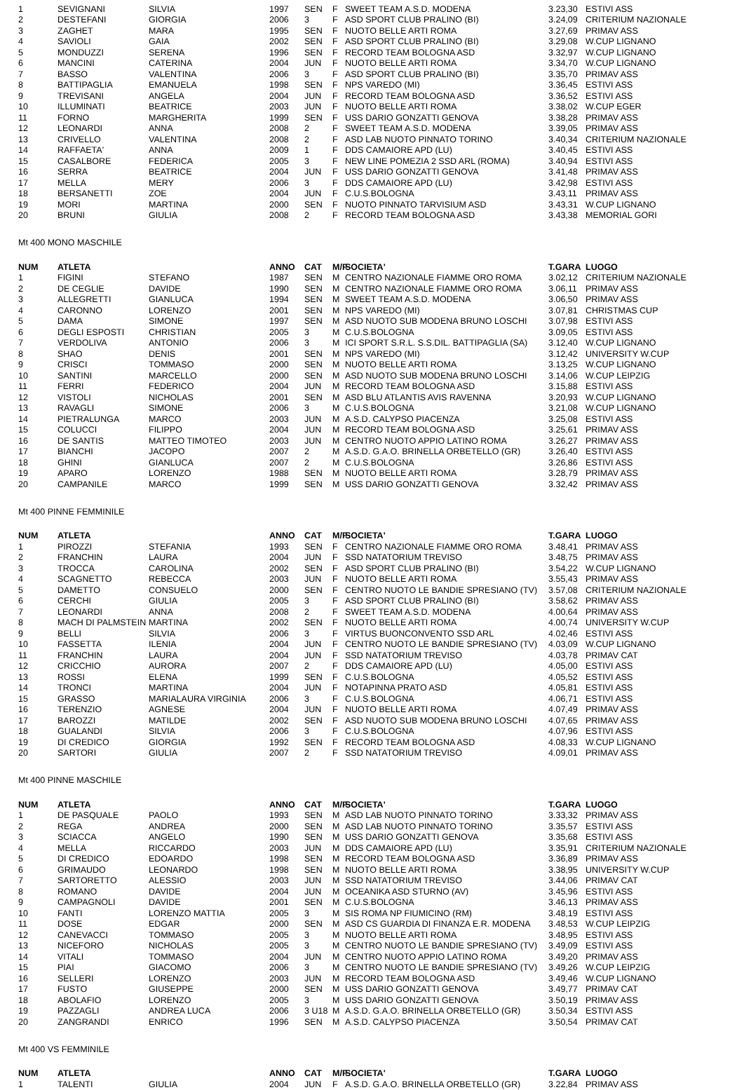| 1 | SEVIGNANI | SILVIA | 1997 | SEN | F | SWEET TEAM A.S.D. MODENA | 3.23,30 | ESTIVI ASS |
| 2 | DESTEFANI | GIORGIA | 2006 | 3 | F | ASD SPORT CLUB PRALINO (BI) | 3.24,09 | CRITERIUM NAZIONALE |
| 3 | ZAGHET | MARA | 1995 | SEN | F | NUOTO BELLE ARTI ROMA | 3.27,69 | PRIMAV ASS |
| 4 | SAVIOLI | GAIA | 2002 | SEN | F | ASD SPORT CLUB PRALINO (BI) | 3.29,08 | W.CUP LIGNANO |
| 5 | MONDUZZI | SERENA | 1996 | SEN | F | RECORD TEAM BOLOGNA ASD | 3.32,97 | W.CUP LIGNANO |
| 6 | MANCINI | CATERINA | 2004 | JUN | F | NUOTO BELLE ARTI ROMA | 3.34,70 | W.CUP LIGNANO |
| 7 | BASSO | VALENTINA | 2006 | 3 | F | ASD SPORT CLUB PRALINO (BI) | 3.35,70 | PRIMAV ASS |
| 8 | BATTIPAGLIA | EMANUELA | 1998 | SEN | F | NPS VAREDO (MI) | 3.36,45 | ESTIVI ASS |
| 9 | TREVISANI | ANGELA | 2004 | JUN | F | RECORD TEAM BOLOGNA ASD | 3.36,52 | ESTIVI ASS |
| 10 | ILLUMINATI | BEATRICE | 2003 | JUN | F | NUOTO BELLE ARTI ROMA | 3.38,02 | W.CUP EGER |
| 11 | FORNO | MARGHERITA | 1999 | SEN | F | USS DARIO GONZATTI GENOVA | 3.38,28 | PRIMAV ASS |
| 12 | LEONARDI | ANNA | 2008 | 2 | F | SWEET TEAM A.S.D. MODENA | 3.39,05 | PRIMAV ASS |
| 13 | CRIVELLO | VALENTINA | 2008 | 2 | F | ASD LAB NUOTO PINNATO TORINO | 3.40,34 | CRITERIUM NAZIONALE |
| 14 | RAFFAETA' | ANNA | 2009 | 1 | F | DDS CAMAIORE APD (LU) | 3.40,45 | ESTIVI ASS |
| 15 | CASALBORE | FEDERICA | 2005 | 3 | F | NEW LINE POMEZIA 2 SSD ARL (ROMA) | 3.40,94 | ESTIVI ASS |
| 16 | SERRA | BEATRICE | 2004 | JUN | F | USS DARIO GONZATTI GENOVA | 3.41,48 | PRIMAV ASS |
| 17 | MELLA | MERY | 2006 | 3 | F | DDS CAMAIORE APD (LU) | 3.42,98 | ESTIVI ASS |
| 18 | BERSANETTI | ZOE | 2004 | JUN | F | C.U.S.BOLOGNA | 3.43,11 | PRIMAV ASS |
| 19 | MORI | MARTINA | 2000 | SEN | F | NUOTO PINNATO TARVISIUM ASD | 3.43,31 | W.CUP LIGNANO |
| 20 | BRUNI | GIULIA | 2008 | 2 | F | RECORD TEAM BOLOGNA ASD | 3.43,38 | MEMORIAL GORI |
Mt 400 MONO MASCHILE
| NUM | ATLETA | | ANNO | CAT | M/F | SOCIETA' | T.GARA | LUOGO |
| --- | --- | --- | --- | --- | --- | --- | --- | --- |
| 1 | FIGINI | STEFANO | 1987 | SEN | M | CENTRO NAZIONALE FIAMME ORO ROMA | 3.02,12 | CRITERIUM NAZIONALE |
| 2 | DE CEGLIE | DAVIDE | 1990 | SEN | M | CENTRO NAZIONALE FIAMME ORO ROMA | 3.06,11 | PRIMAV ASS |
| 3 | ALLEGRETTI | GIANLUCA | 1994 | SEN | M | SWEET TEAM A.S.D. MODENA | 3.06,50 | PRIMAV ASS |
| 4 | CARONNO | LORENZO | 2001 | SEN | M | NPS VAREDO (MI) | 3.07,81 | CHRISTMAS CUP |
| 5 | DAMA | SIMONE | 1997 | SEN | M | ASD NUOTO SUB MODENA BRUNO LOSCHI | 3.07,98 | ESTIVI ASS |
| 6 | DEGLI ESPOSTI | CHRISTIAN | 2005 | 3 | M | C.U.S.BOLOGNA | 3.09,05 | ESTIVI ASS |
| 7 | VERDOLIVA | ANTONIO | 2006 | 3 | M | ICI SPORT S.R.L. S.S.DIL. BATTIPAGLIA (SA) | 3.12,40 | W.CUP LIGNANO |
| 8 | SHAO | DENIS | 2001 | SEN | M | NPS VAREDO (MI) | 3.12,42 | UNIVERSITY W.CUP |
| 9 | CRISCI | TOMMASO | 2000 | SEN | M | NUOTO BELLE ARTI ROMA | 3.13,25 | W.CUP LIGNANO |
| 10 | SANTINI | MARCELLO | 2000 | SEN | M | ASD NUOTO SUB MODENA BRUNO LOSCHI | 3.14,06 | W.CUP LEIPZIG |
| 11 | FERRI | FEDERICO | 2004 | JUN | M | RECORD TEAM BOLOGNA ASD | 3.15,88 | ESTIVI ASS |
| 12 | VISTOLI | NICHOLAS | 2001 | SEN | M | ASD BLU ATLANTIS AVIS RAVENNA | 3.20,93 | W.CUP LIGNANO |
| 13 | RAVAGLI | SIMONE | 2006 | 3 | M | C.U.S.BOLOGNA | 3.21,08 | W.CUP LIGNANO |
| 14 | PIETRALUNGA | MARCO | 2003 | JUN | M | A.S.D. CALYPSO PIACENZA | 3.25,08 | ESTIVI ASS |
| 15 | COLUCCI | FILIPPO | 2004 | JUN | M | RECORD TEAM BOLOGNA ASD | 3.25,61 | PRIMAV ASS |
| 16 | DE SANTIS | MATTEO TIMOTEO | 2003 | JUN | M | CENTRO NUOTO APPIO LATINO ROMA | 3.26,27 | PRIMAV ASS |
| 17 | BIANCHI | JACOPO | 2007 | 2 | M | A.S.D. G.A.O. BRINELLA ORBETELLO (GR) | 3.26,40 | ESTIVI ASS |
| 18 | GHINI | GIANLUCA | 2007 | 2 | M | C.U.S.BOLOGNA | 3.26,86 | ESTIVI ASS |
| 19 | APARO | LORENZO | 1988 | SEN | M | NUOTO BELLE ARTI ROMA | 3.28,79 | PRIMAV ASS |
| 20 | CAMPANILE | MARCO | 1999 | SEN | M | USS DARIO GONZATTI GENOVA | 3.32,42 | PRIMAV ASS |
Mt 400 PINNE FEMMINILE
| NUM | ATLETA | | ANNO | CAT | M/F | SOCIETA' | T.GARA | LUOGO |
| --- | --- | --- | --- | --- | --- | --- | --- | --- |
| 1 | PIROZZI | STEFANIA | 1993 | SEN | F | CENTRO NAZIONALE FIAMME ORO ROMA | 3.48,41 | PRIMAV ASS |
| 2 | FRANCHIN | LAURA | 2004 | JUN | F | SSD NATATORIUM TREVISO | 3.48,75 | PRIMAV ASS |
| 3 | TROCCA | CAROLINA | 2002 | SEN | F | ASD SPORT CLUB PRALINO (BI) | 3.54,22 | W.CUP LIGNANO |
| 4 | SCAGNETTO | REBECCA | 2003 | JUN | F | NUOTO BELLE ARTI ROMA | 3.55,43 | PRIMAV ASS |
| 5 | DAMETTO | CONSUELO | 2000 | SEN | F | CENTRO NUOTO LE BANDIE SPRESIANO (TV) | 3.57,08 | CRITERIUM NAZIONALE |
| 6 | CERCHI | GIULIA | 2005 | 3 | F | ASD SPORT CLUB PRALINO (BI) | 3.58,62 | PRIMAV ASS |
| 7 | LEONARDI | ANNA | 2008 | 2 | F | SWEET TEAM A.S.D. MODENA | 4.00,64 | PRIMAV ASS |
| 8 | MACH DI PALMSTEIN | MARTINA | 2002 | SEN | F | NUOTO BELLE ARTI ROMA | 4.00,74 | UNIVERSITY W.CUP |
| 9 | BELLI | SILVIA | 2006 | 3 | F | VIRTUS BUONCONVENTO SSD ARL | 4.02,46 | ESTIVI ASS |
| 10 | FASSETTA | ILENIA | 2004 | JUN | F | CENTRO NUOTO LE BANDIE SPRESIANO (TV) | 4.03,09 | W.CUP LIGNANO |
| 11 | FRANCHIN | LAURA | 2004 | JUN | F | SSD NATATORIUM TREVISO | 4.03,78 | PRIMAV CAT |
| 12 | CRICCHIO | AURORA | 2007 | 2 | F | DDS CAMAIORE APD (LU) | 4.05,00 | ESTIVI ASS |
| 13 | ROSSI | ELENA | 1999 | SEN | F | C.U.S.BOLOGNA | 4.05,52 | ESTIVI ASS |
| 14 | TRONCI | MARTINA | 2004 | JUN | F | NOTAPINNA PRATO ASD | 4.05,81 | ESTIVI ASS |
| 15 | GRASSO | MARIALAURA VIRGINIA | 2006 | 3 | F | C.U.S.BOLOGNA | 4.06,71 | ESTIVI ASS |
| 16 | TERENZIO | AGNESE | 2004 | JUN | F | NUOTO BELLE ARTI ROMA | 4.07,49 | PRIMAV ASS |
| 17 | BAROZZI | MATILDE | 2002 | SEN | F | ASD NUOTO SUB MODENA BRUNO LOSCHI | 4.07,65 | PRIMAV ASS |
| 18 | GUALANDI | SILVIA | 2006 | 3 | F | C.U.S.BOLOGNA | 4.07,96 | ESTIVI ASS |
| 19 | DI CREDICO | GIORGIA | 1992 | SEN | F | RECORD TEAM BOLOGNA ASD | 4.08,33 | W.CUP LIGNANO |
| 20 | SARTORI | GIULIA | 2007 | 2 | F | SSD NATATORIUM TREVISO | 4.09,01 | PRIMAV ASS |
Mt 400 PINNE MASCHILE
| NUM | ATLETA | | ANNO | CAT | M/F | SOCIETA' | T.GARA | LUOGO |
| --- | --- | --- | --- | --- | --- | --- | --- | --- |
| 1 | DE PASQUALE | PAOLO | 1993 | SEN | M | ASD LAB NUOTO PINNATO TORINO | 3.33,32 | PRIMAV ASS |
| 2 | REGA | ANDREA | 2000 | SEN | M | ASD LAB NUOTO PINNATO TORINO | 3.35,57 | ESTIVI ASS |
| 3 | SCIACCA | ANGELO | 1990 | SEN | M | USS DARIO GONZATTI GENOVA | 3.35,68 | ESTIVI ASS |
| 4 | MELLA | RICCARDO | 2003 | JUN | M | DDS CAMAIORE APD (LU) | 3.35,91 | CRITERIUM NAZIONALE |
| 5 | DI CREDICO | EDOARDO | 1998 | SEN | M | RECORD TEAM BOLOGNA ASD | 3.36,89 | PRIMAV ASS |
| 6 | GRIMAUDO | LEONARDO | 1998 | SEN | M | NUOTO BELLE ARTI ROMA | 3.38,95 | UNIVERSITY W.CUP |
| 7 | SARTORETTO | ALESSIO | 2003 | JUN | M | SSD NATATORIUM TREVISO | 3.44,06 | PRIMAV CAT |
| 8 | ROMANO | DAVIDE | 2004 | JUN | M | OCEANIKA ASD STURNO (AV) | 3.45,96 | ESTIVI ASS |
| 9 | CAMPAGNOLI | DAVIDE | 2001 | SEN | M | C.U.S.BOLOGNA | 3.46,13 | PRIMAV ASS |
| 10 | FANTI | LORENZO MATTIA | 2005 | 3 | M | SIS ROMA NP FIUMICINO (RM) | 3.48,19 | ESTIVI ASS |
| 11 | DOSE | EDGAR | 2000 | SEN | M | ASD CS GUARDIA DI FINANZA E.R. MODENA | 3.48,53 | W.CUP LEIPZIG |
| 12 | CANEVACCI | TOMMASO | 2005 | 3 | M | NUOTO BELLE ARTI ROMA | 3.48,95 | ESTIVI ASS |
| 13 | NICEFORO | NICHOLAS | 2005 | 3 | M | CENTRO NUOTO LE BANDIE SPRESIANO (TV) | 3.49,09 | ESTIVI ASS |
| 14 | VITALI | TOMMASO | 2004 | JUN | M | CENTRO NUOTO APPIO LATINO ROMA | 3.49,20 | PRIMAV ASS |
| 15 | PIAI | GIACOMO | 2006 | 3 | M | CENTRO NUOTO LE BANDIE SPRESIANO (TV) | 3.49,26 | W.CUP LEIPZIG |
| 16 | SELLERI | LORENZO | 2003 | JUN | M | RECORD TEAM BOLOGNA ASD | 3.49,46 | W.CUP LIGNANO |
| 17 | FUSTO | GIUSEPPE | 2000 | SEN | M | USS DARIO GONZATTI GENOVA | 3.49,77 | PRIMAV CAT |
| 18 | ABOLAFIO | LORENZO | 2005 | 3 | M | USS DARIO GONZATTI GENOVA | 3.50,19 | PRIMAV ASS |
| 19 | PAZZAGLI | ANDREA LUCA | 2006 | 3 U18 | M | A.S.D. G.A.O. BRINELLA ORBETELLO (GR) | 3.50,34 | ESTIVI ASS |
| 20 | ZANGRANDI | ENRICO | 1996 | SEN | M | A.S.D. CALYPSO PIACENZA | 3.50,54 | PRIMAV CAT |
Mt 400 VS FEMMINILE
| NUM | ATLETA | | ANNO | CAT | M/F | SOCIETA' | T.GARA | LUOGO |
| --- | --- | --- | --- | --- | --- | --- | --- | --- |
| 1 | TALENTI | GIULIA | 2004 | JUN | F | A.S.D. G.A.O. BRINELLA ORBETELLO (GR) | 3.22,84 | PRIMAV ASS |